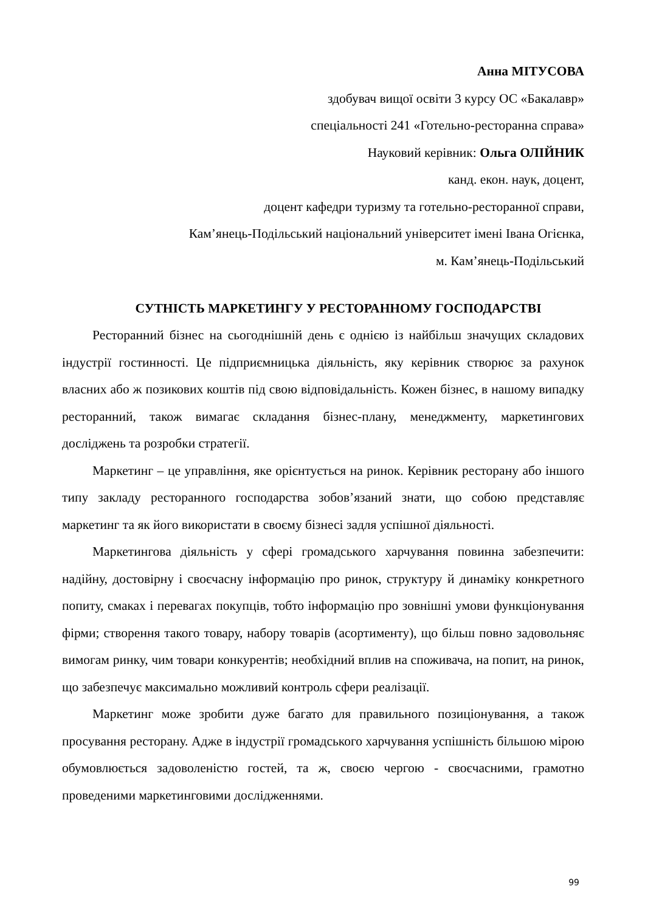Анна МІТУСОВА
здобувач вищої освіти 3 курсу ОС «Бакалавр»
спеціальності 241 «Готельно-ресторанна справа»
Науковий керівник: Ольга ОЛІЙНИК
канд. екон. наук, доцент,
доцент кафедри туризму та готельно-ресторанної справи,
Кам’янець-Подільський національний університет імені Івана Огієнка,
м. Кам’янець-Подільський
СУТНІСТЬ МАРКЕТИНГУ У РЕСТОРАННОМУ ГОСПОДАРСТВІ
Ресторанний бізнес на сьогоднішній день є однією із найбільш значущих складових індустрії гостинності. Це підприємницька діяльність, яку керівник створює за рахунок власних або ж позикових коштів під свою відповідальність. Кожен бізнес, в нашому випадку ресторанний, також вимагає складання бізнес-плану, менеджменту, маркетингових досліджень та розробки стратегії.
Маркетинг – це управління, яке орієнтується на ринок. Керівник ресторану або іншого типу закладу ресторанного господарства зобов’язаний знати, що собою представляє маркетинг та як його використати в своєму бізнесі задля успішної діяльності.
Маркетингова діяльність у сфері громадського харчування повинна забезпечити: надійну, достовірну і своєчасну інформацію про ринок, структуру й динаміку конкретного попиту, смаках і перевагах покупців, тобто інформацію про зовнішні умови функціонування фірми; створення такого товару, набору товарів (асортименту), що більш повно задовольняє вимогам ринку, чим товари конкурентів; необхідний вплив на споживача, на попит, на ринок, що забезпечує максимально можливий контроль сфери реалізації.
Маркетинг може зробити дуже багато для правильного позиціонування, а також просування ресторану. Адже в індустрії громадського харчування успішність більшою мірою обумовлюється задоволеністю гостей, та ж, своєю чергою - своєчасними, грамотно проведеними маркетинговими дослідженнями.
99